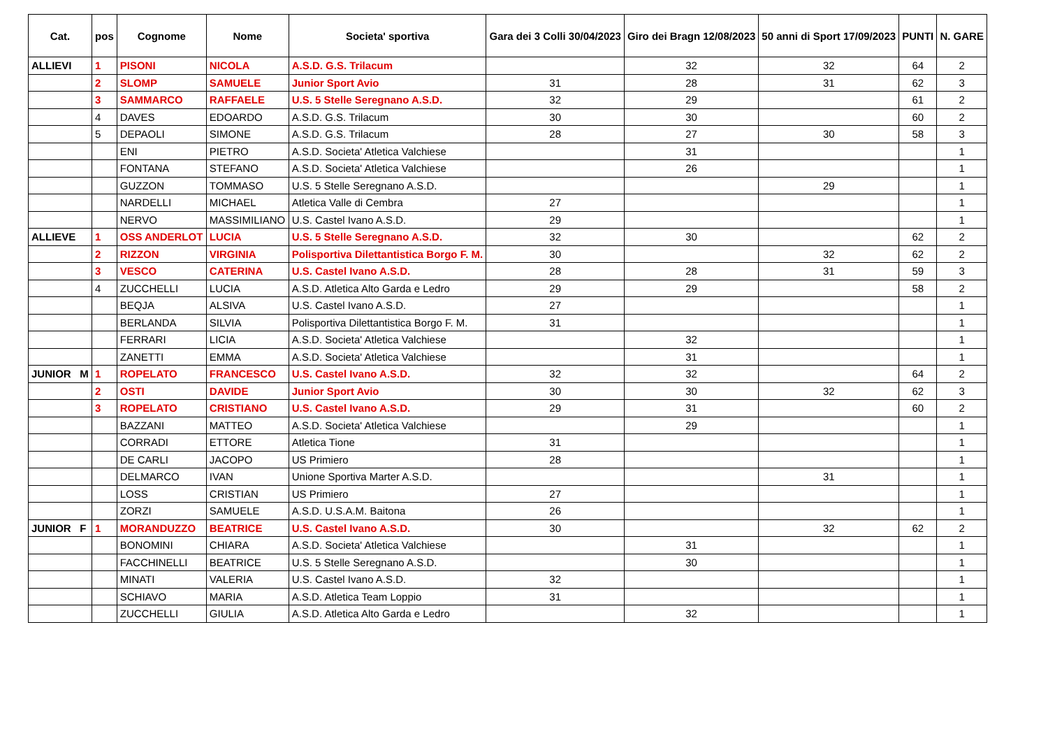| Cat. | pos | Cognome | Nome | Societa' sportiva | Gara dei 3 Colli 30/04/2023 | Giro dei Bragn 12/08/2023 | 50 anni di Sport 17/09/2023 | PUNTI | N. GARE |
| --- | --- | --- | --- | --- | --- | --- | --- | --- | --- |
| ALLIEVI | 1 | PISONI | NICOLA | A.S.D. G.S. Trilacum | | 32 | 32 | 64 | 2 |
| | 2 | SLOMP | SAMUELE | Junior Sport Avio | 31 | 28 | 31 | 62 | 3 |
| | 3 | SAMMARCO | RAFFAELE | U.S. 5 Stelle Seregnano A.S.D. | 32 | 29 | | 61 | 2 |
| | 4 | DAVES | EDOARDO | A.S.D. G.S. Trilacum | 30 | 30 | | 60 | 2 |
| | 5 | DEPAOLI | SIMONE | A.S.D. G.S. Trilacum | 28 | 27 | 30 | 58 | 3 |
| | | ENI | PIETRO | A.S.D. Societa' Atletica Valchiese | | 31 | | | 1 |
| | | FONTANA | STEFANO | A.S.D. Societa' Atletica Valchiese | | 26 | | | 1 |
| | | GUZZON | TOMMASO | U.S. 5 Stelle Seregnano A.S.D. | | | 29 | | 1 |
| | | NARDELLI | MICHAEL | Atletica Valle di Cembra | 27 | | | | 1 |
| | | NERVO | MASSIMILIANO | U.S. Castel Ivano A.S.D. | 29 | | | | 1 |
| ALLIEVE | 1 | OSS ANDERLOT | LUCIA | U.S. 5 Stelle Seregnano A.S.D. | 32 | 30 | | 62 | 2 |
| | 2 | RIZZON | VIRGINIA | Polisportiva Dilettantistica Borgo F. M. | 30 | | 32 | 62 | 2 |
| | 3 | VESCO | CATERINA | U.S. Castel Ivano A.S.D. | 28 | 28 | 31 | 59 | 3 |
| | 4 | ZUCCHELLI | LUCIA | A.S.D. Atletica Alto Garda e Ledro | 29 | 29 | | 58 | 2 |
| | | BEQJA | ALSIVA | U.S. Castel Ivano A.S.D. | 27 | | | | 1 |
| | | BERLANDA | SILVIA | Polisportiva Dilettantistica Borgo F. M. | 31 | | | | 1 |
| | | FERRARI | LICIA | A.S.D. Societa' Atletica Valchiese | | 32 | | | 1 |
| | | ZANETTI | EMMA | A.S.D. Societa' Atletica Valchiese | | 31 | | | 1 |
| JUNIOR M | 1 | ROPELATO | FRANCESCO | U.S. Castel Ivano A.S.D. | 32 | 32 | | 64 | 2 |
| | 2 | OSTI | DAVIDE | Junior Sport Avio | 30 | 30 | 32 | 62 | 3 |
| | 3 | ROPELATO | CRISTIANO | U.S. Castel Ivano A.S.D. | 29 | 31 | | 60 | 2 |
| | | BAZZANI | MATTEO | A.S.D. Societa' Atletica Valchiese | | 29 | | | 1 |
| | | CORRADI | ETTORE | Atletica Tione | 31 | | | | 1 |
| | | DE CARLI | JACOPO | US Primiero | 28 | | | | 1 |
| | | DELMARCO | IVAN | Unione Sportiva Marter A.S.D. | | | 31 | | 1 |
| | | LOSS | CRISTIAN | US Primiero | 27 | | | | 1 |
| | | ZORZI | SAMUELE | A.S.D. U.S.A.M. Baitona | 26 | | | | 1 |
| JUNIOR F | 1 | MORANDUZZO | BEATRICE | U.S. Castel Ivano A.S.D. | 30 | | 32 | 62 | 2 |
| | | BONOMINI | CHIARA | A.S.D. Societa' Atletica Valchiese | | 31 | | | 1 |
| | | FACCHINELLI | BEATRICE | U.S. 5 Stelle Seregnano A.S.D. | | 30 | | | 1 |
| | | MINATI | VALERIA | U.S. Castel Ivano A.S.D. | 32 | | | | 1 |
| | | SCHIAVO | MARIA | A.S.D. Atletica Team Loppio | 31 | | | | 1 |
| | | ZUCCHELLI | GIULIA | A.S.D. Atletica Alto Garda e Ledro | | 32 | | | 1 |